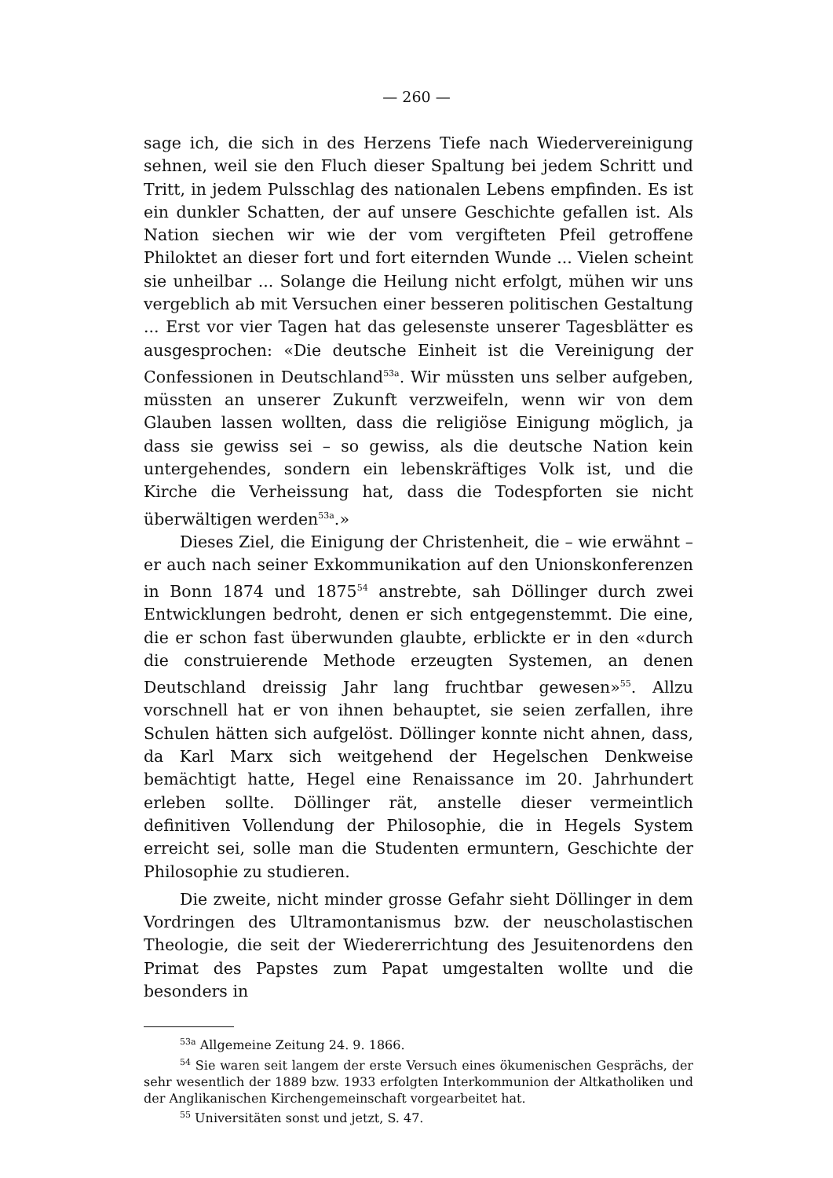— 260 —
sage ich, die sich in des Herzens Tiefe nach Wiedervereinigung sehnen, weil sie den Fluch dieser Spaltung bei jedem Schritt und Tritt, in jedem Pulsschlag des nationalen Lebens empfinden. Es ist ein dunkler Schatten, der auf unsere Geschichte gefallen ist. Als Nation siechen wir wie der vom vergifteten Pfeil getroffene Philoktet an dieser fort und fort eiternden Wunde ... Vielen scheint sie unheilbar ... Solange die Heilung nicht erfolgt, mühen wir uns vergeblich ab mit Versuchen einer besseren politischen Gestaltung ... Erst vor vier Tagen hat das gelesenste unserer Tagesblätter es ausgesprochen: «Die deutsche Einheit ist die Vereinigung der Confessionen in Deutschland<sup>53a</sup>. Wir müssten uns selber aufgeben, müssten an unserer Zukunft verzweifeln, wenn wir von dem Glauben lassen wollten, dass die religiöse Einigung möglich, ja dass sie gewiss sei – so gewiss, als die deutsche Nation kein untergehendes, sondern ein lebenskräftiges Volk ist, und die Kirche die Verheissung hat, dass die Todespforten sie nicht überwältigen werden<sup>53a</sup>.»
Dieses Ziel, die Einigung der Christenheit, die – wie erwähnt – er auch nach seiner Exkommunikation auf den Unionskonferenzen in Bonn 1874 und 1875<sup>54</sup> anstrebte, sah Döllinger durch zwei Entwicklungen bedroht, denen er sich entgegenstemmt. Die eine, die er schon fast überwunden glaubte, erblickte er in den «durch die construierende Methode erzeugten Systemen, an denen Deutschland dreissig Jahr lang fruchtbar gewesen»<sup>55</sup>. Allzu vorschnell hat er von ihnen behauptet, sie seien zerfallen, ihre Schulen hätten sich aufgelöst. Döllinger konnte nicht ahnen, dass, da Karl Marx sich weitgehend der Hegelschen Denkweise bemächtigt hatte, Hegel eine Renaissance im 20. Jahrhundert erleben sollte. Döllinger rät, anstelle dieser vermeintlich definitiven Vollendung der Philosophie, die in Hegels System erreicht sei, solle man die Studenten ermuntern, Geschichte der Philosophie zu studieren.
Die zweite, nicht minder grosse Gefahr sieht Döllinger in dem Vordringen des Ultramontanismus bzw. der neuscholastischen Theologie, die seit der Wiedererrichtung des Jesuitenordens den Primat des Papstes zum Papat umgestalten wollte und die besonders in
<sup>53a</sup> Allgemeine Zeitung 24. 9. 1866.
<sup>54</sup> Sie waren seit langem der erste Versuch eines ökumenischen Gesprächs, der sehr wesentlich der 1889 bzw. 1933 erfolgten Interkommunion der Altkatholiken und der Anglikanischen Kirchengemeinschaft vorgearbeitet hat.
<sup>55</sup> Universitäten sonst und jetzt, S. 47.